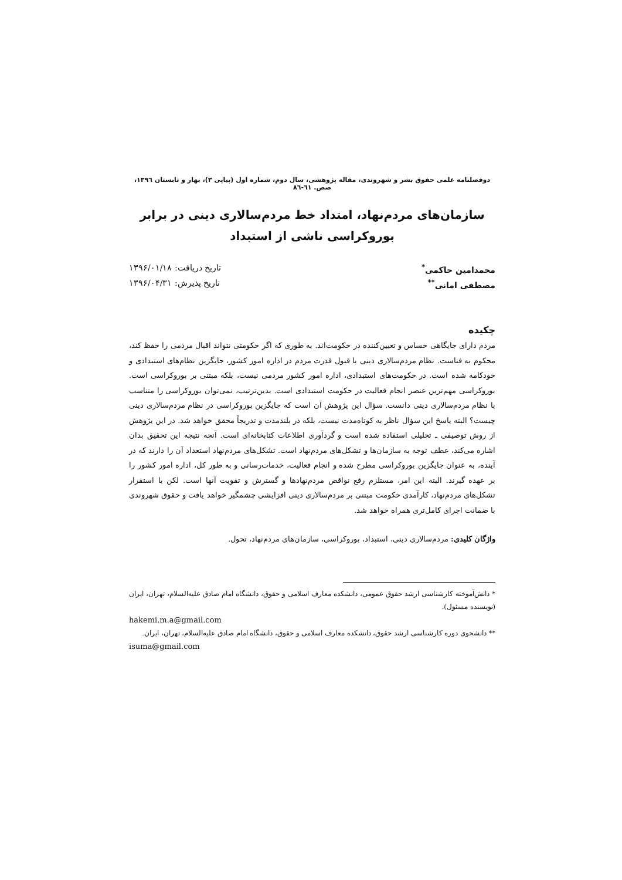دوفصلنامه علمی حقوق بشر و شهروندی، مقاله پژوهشی، سال دوم، شماره اول (پیاپی ۳)، بهار و تابستان ۱۳۹٦، صص. ٦۱-۸٦
سازمان‌های مردم‌نهاد، امتداد خط مردم‌سالاری دینی در برابر بوروکراسی ناشی از استبداد
محمدامین حاکمی<sup>*</sup> تاریخ دریافت: ۱۳۹۶/۰۱/۱۸
مصطفی امانی<sup>**</sup> تاریخ پذیرش: ۱۳۹۶/۰۴/۳۱
چکیده
مردم دارای جایگاهی حساس و تعیین‌کننده در حکومت‌اند. به طوری که اگر حکومتی نتواند اقبال مردمی را حفظ کند، محکوم به فناست. نظام مردم‌سالاری دینی با قبول قدرت مردم در اداره امور کشور، جایگزین نظام‌های استبدادی و خودکامه شده است. در حکومت‌های استبدادی، اداره امور کشور مردمی نیست، بلکه مبتنی بر بوروکراسی است. بوروکراسی مهم‌ترین عنصر انجام فعالیت در حکومت استبدادی است. بدین‌ترتیب، نمی‌توان بوروکراسی را متناسب با نظام مردم‌سالاری دینی دانست. سؤال این پژوهش آن است که جایگزین بوروکراسی در نظام مردم‌سالاری دینی چیست؟ البته پاسخ این سؤال ناظر به کوتاه‌مدت نیست، بلکه در بلندمدت و تدریجاً محقق خواهد شد. در این پژوهش از روش توصیفی ـ تحلیلی استفاده شده است و گردآوری اطلاعات کتابخانه‌ای است. آنچه نتیجه این تحقیق بدان اشاره می‌کند، عطف توجه به سازمان‌ها و تشکل‌های مردم‌نهاد است. تشکل‌های مردم‌نهاد استعداد آن را دارند که در آینده، به عنوان جایگزین بوروکراسی مطرح شده و انجام فعالیت، خدمات‌رسانی و به طور کل، اداره امور کشور را بر عهده گیرند. البته این امر، مستلزم رفع نواقص مردم‌نهادها و گسترش و تقویت آنها است. لکن با استقرار تشکل‌های مردم‌نهاد، کارآمدی حکومت مبتنی بر مردم‌سالاری دینی افزایشی چشمگیر خواهد یافت و حقوق شهروندی با ضمانت اجرای کامل‌تری همراه خواهد شد.
واژگان کلیدی: مردم‌سالاری دینی، استبداد، بوروکراسی، سازمان‌های مردم‌نهاد، تحول.
* دانش‌آموخته کارشناسی ارشد حقوق عمومی، دانشکده معارف اسلامی و حقوق، دانشگاه امام صادق علیه‌السلام، تهران، ایران (نویسنده مسئول).
hakemi.m.a@gmail.com
** دانشجوی دوره کارشناسی ارشد حقوق، دانشکده معارف اسلامی و حقوق، دانشگاه امام صادق علیه‌السلام، تهران، ایران.
isuma@gmail.com